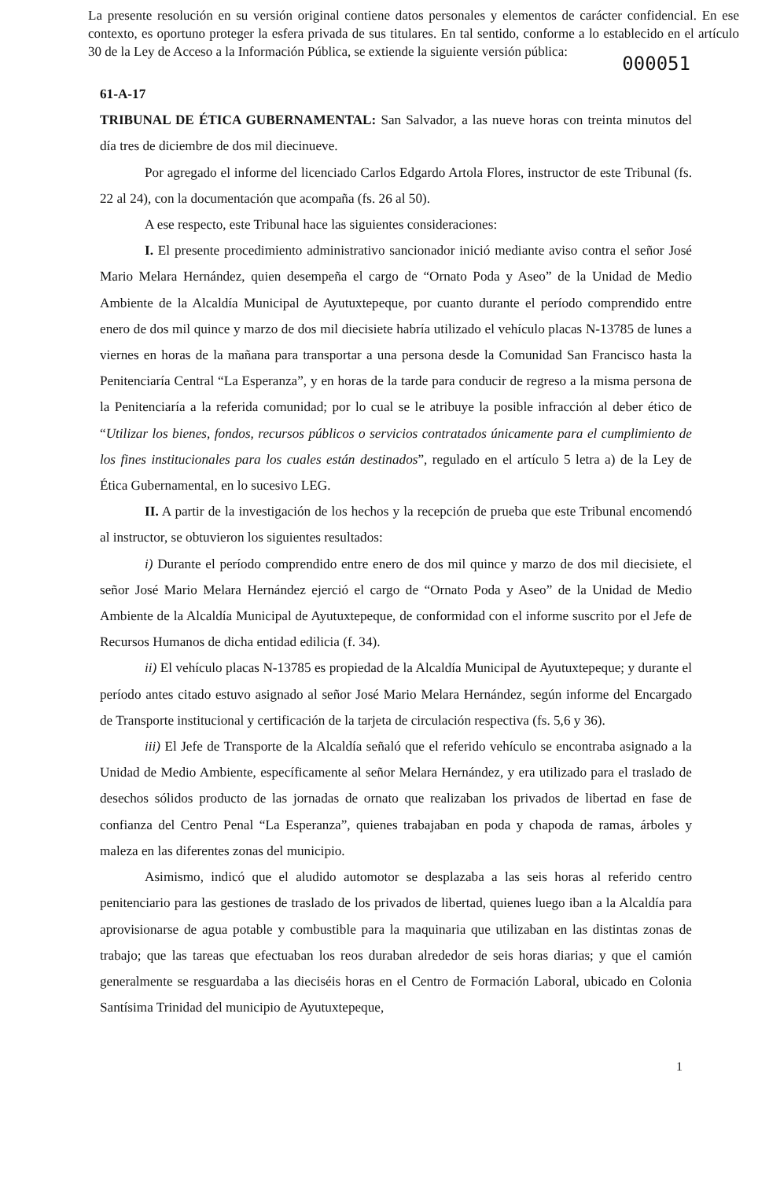La presente resolución en su versión original contiene datos personales y elementos de carácter confidencial. En ese contexto, es oportuno proteger la esfera privada de sus titulares. En tal sentido, conforme a lo establecido en el artículo 30 de la Ley de Acceso a la Información Pública, se extiende la siguiente versión pública:
000051
61-A-17
TRIBUNAL DE ÉTICA GUBERNAMENTAL: San Salvador, a las nueve horas con treinta minutos del día tres de diciembre de dos mil diecinueve.
Por agregado el informe del licenciado Carlos Edgardo Artola Flores, instructor de este Tribunal (fs. 22 al 24), con la documentación que acompaña (fs. 26 al 50).
A ese respecto, este Tribunal hace las siguientes consideraciones:
I. El presente procedimiento administrativo sancionador inició mediante aviso contra el señor José Mario Melara Hernández, quien desempeña el cargo de “Ornato Poda y Aseo” de la Unidad de Medio Ambiente de la Alcaldía Municipal de Ayutuxtepeque, por cuanto durante el período comprendido entre enero de dos mil quince y marzo de dos mil diecisiete habría utilizado el vehículo placas N-13785 de lunes a viernes en horas de la mañana para transportar a una persona desde la Comunidad San Francisco hasta la Penitenciaría Central “La Esperanza”, y en horas de la tarde para conducir de regreso a la misma persona de la Penitenciaría a la referida comunidad; por lo cual se le atribuye la posible infracción al deber ético de “Utilizar los bienes, fondos, recursos públicos o servicios contratados únicamente para el cumplimiento de los fines institucionales para los cuales están destinados”, regulado en el artículo 5 letra a) de la Ley de Ética Gubernamental, en lo sucesivo LEG.
II. A partir de la investigación de los hechos y la recepción de prueba que este Tribunal encomendó al instructor, se obtuvieron los siguientes resultados:
i) Durante el período comprendido entre enero de dos mil quince y marzo de dos mil diecisiete, el señor José Mario Melara Hernández ejerció el cargo de “Ornato Poda y Aseo” de la Unidad de Medio Ambiente de la Alcaldía Municipal de Ayutuxtepeque, de conformidad con el informe suscrito por el Jefe de Recursos Humanos de dicha entidad edilicia (f. 34).
ii) El vehículo placas N-13785 es propiedad de la Alcaldía Municipal de Ayutuxtepeque; y durante el período antes citado estuvo asignado al señor José Mario Melara Hernández, según informe del Encargado de Transporte institucional y certificación de la tarjeta de circulación respectiva (fs. 5,6 y 36).
iii) El Jefe de Transporte de la Alcaldía señaló que el referido vehículo se encontraba asignado a la Unidad de Medio Ambiente, específicamente al señor Melara Hernández, y era utilizado para el traslado de desechos sólidos producto de las jornadas de ornato que realizaban los privados de libertad en fase de confianza del Centro Penal “La Esperanza”, quienes trabajaban en poda y chapoda de ramas, árboles y maleza en las diferentes zonas del municipio.
Asimismo, indicó que el aludido automotor se desplazaba a las seis horas al referido centro penitenciario para las gestiones de traslado de los privados de libertad, quienes luego iban a la Alcaldía para aprovisionarse de agua potable y combustible para la maquinaria que utilizaban en las distintas zonas de trabajo; que las tareas que efectuaban los reos duraban alrededor de seis horas diarias; y que el camión generalmente se resguardaba a las dieciséis horas en el Centro de Formación Laboral, ubicado en Colonia Santísima Trinidad del municipio de Ayutuxtepeque,
1